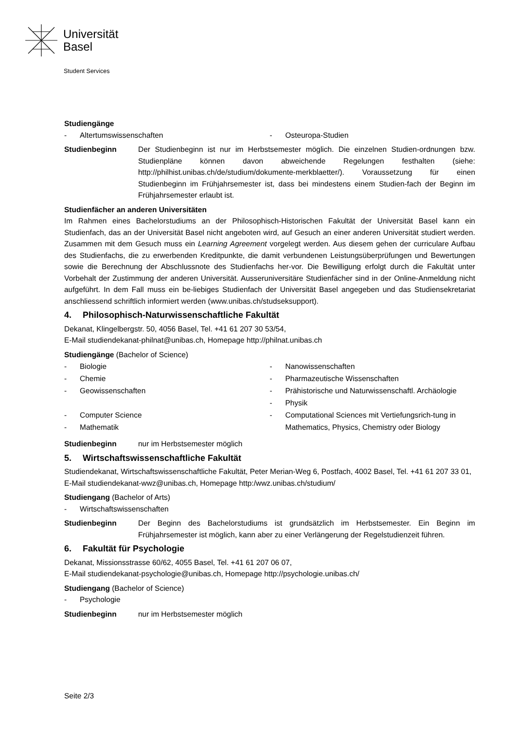Universität
Basel
Student Services
Studiengänge
- Altertumswissenschaften - Osteuropa-Studien
Studienbeginn Der Studienbeginn ist nur im Herbstsemester möglich. Die einzelnen Studien-ordnungen bzw. Studienpläne können davon abweichende Regelungen festhalten (siehe: http://philhist.unibas.ch/de/studium/dokumente-merkblaetter/). Voraussetzung für einen Studienbeginn im Frühjahrsemester ist, dass bei mindestens einem Studien-fach der Beginn im Frühjahrsemester erlaubt ist.
Studienfächer an anderen Universitäten
Im Rahmen eines Bachelorstudiums an der Philosophisch-Historischen Fakultät der Universität Basel kann ein Studienfach, das an der Universität Basel nicht angeboten wird, auf Gesuch an einer anderen Universität studiert werden. Zusammen mit dem Gesuch muss ein Learning Agreement vorgelegt werden. Aus diesem gehen der curriculare Aufbau des Studienfachs, die zu erwerbenden Kreditpunkte, die damit verbundenen Leistungsüberprüfungen und Bewertungen sowie die Berechnung der Abschlussnote des Studienfachs her-vor. Die Bewilligung erfolgt durch die Fakultät unter Vorbehalt der Zustimmung der anderen Universität. Ausseruniversitäre Studienfächer sind in der Online-Anmeldung nicht aufgeführt. In dem Fall muss ein be-liebiges Studienfach der Universität Basel angegeben und das Studiensekretariat anschliessend schriftlich informiert werden (www.unibas.ch/studseksupport).
4. Philosophisch-Naturwissenschaftliche Fakultät
Dekanat, Klingelbergstr. 50, 4056 Basel, Tel. +41 61 207 30 53/54,
E-Mail studiendekanat-philnat@unibas.ch, Homepage http://philnat.unibas.ch
Studiengänge (Bachelor of Science)
- Biologie
- Chemie
- Geowissenschaften
- Computer Science
- Mathematik
- Nanowissenschaften
- Pharmazeutische Wissenschaften
- Prähistorische und Naturwissenschaftl. Archäologie
- Physik
- Computational Sciences mit Vertiefungsrich-tung in Mathematics, Physics, Chemistry oder Biology
Studienbeginn nur im Herbstsemester möglich
5. Wirtschaftswissenschaftliche Fakultät
Studiendekanat, Wirtschaftswissenschaftliche Fakultät, Peter Merian-Weg 6, Postfach, 4002 Basel, Tel. +41 61 207 33 01, E-Mail studiendekanat-wwz@unibas.ch, Homepage http:/wwz.unibas.ch/studium/
Studiengang (Bachelor of Arts)
- Wirtschaftswissenschaften
Studienbeginn Der Beginn des Bachelorstudiums ist grundsätzlich im Herbstsemester. Ein Beginn im Frühjahrsemester ist möglich, kann aber zu einer Verlängerung der Regelstudienzeit führen.
6. Fakultät für Psychologie
Dekanat, Missionsstrasse 60/62, 4055 Basel, Tel. +41 61 207 06 07,
E-Mail studiendekanat-psychologie@unibas.ch, Homepage http://psychologie.unibas.ch/
Studiengang (Bachelor of Science)
- Psychologie
Studienbeginn nur im Herbstsemester möglich
Seite 2/3